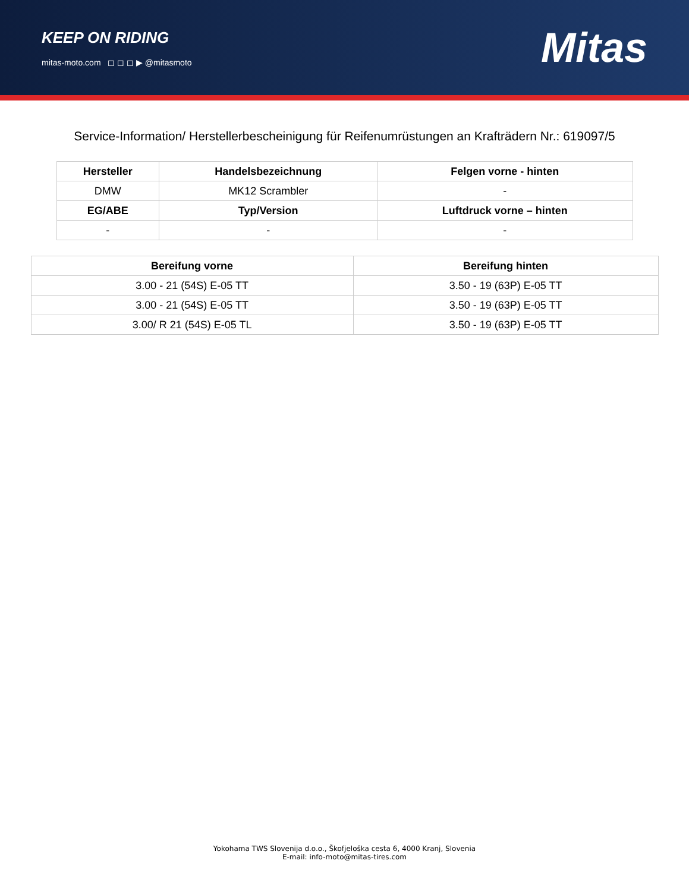KEEP ON RIDING
mitas-moto.com ◻ ◻ ◻ ▶ @mitasmoto
Mitas
Service-Information/ Herstellerbescheinigung für Reifenumrüstungen an Krafträdern Nr.: 619097/5
| Hersteller | Handelsbezeichnung | Felgen vorne - hinten |
| --- | --- | --- |
| DMW | MK12 Scrambler | - |
| EG/ABE | Typ/Version | Luftdruck vorne – hinten |
| - | - | - |
| Bereifung vorne | Bereifung hinten |
| --- | --- |
| 3.00 - 21 (54S) E-05 TT | 3.50 - 19 (63P) E-05 TT |
| 3.00 - 21 (54S) E-05 TT | 3.50 - 19 (63P) E-05 TT |
| 3.00/ R 21 (54S) E-05 TL | 3.50 - 19 (63P) E-05 TT |
Yokohama TWS Slovenija d.o.o., Škofjeloška cesta 6, 4000 Kranj, Slovenia
E-mail: info-moto@mitas-tires.com